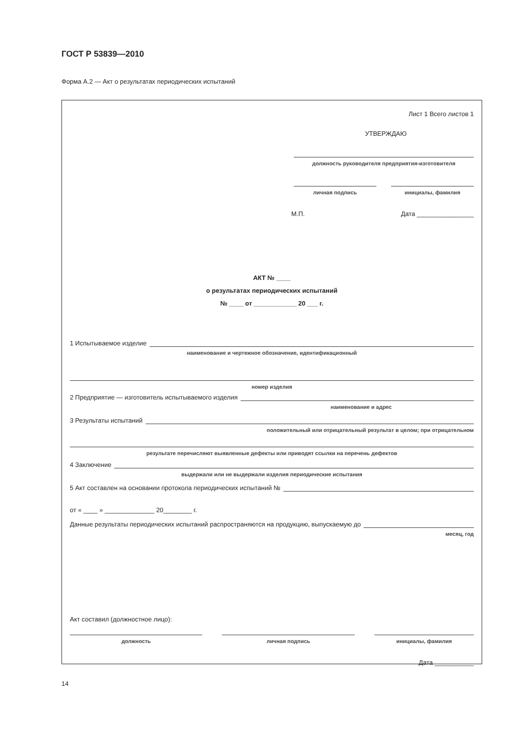ГОСТ Р 53839—2010
Форма А.2 — Акт о результатах периодических испытаний
Лист 1 Всего листов 1
УТВЕРЖДАЮ
должность руководителя предприятия-изготовителя
личная подпись инициалы, фамилия
М.П. Дата ________________
АКТ № ____
о результатах периодических испытаний
№ ____ от ____________ 20 ___ г.
1 Испытываемое изделие
наименование и чертежное обозначение, идентификационный
номер изделия
2 Предприятие — изготовитель испытываемого изделия
наименование и адрес
3 Результаты испытаний
положительный или отрицательный результат в целом; при отрицательном
результате перечисляют выявленные дефекты или приводят ссылки на перечень дефектов
4 Заключение
выдержали или не выдержали изделия периодические испытания
5 Акт составлен на основании протокола периодических испытаний №
от « ____ » ______________ 20________ г.
Данные результаты периодических испытаний распространяются на продукцию, выпускаемую до
месяц, год
Акт составил (должностное лицо):
должность личная подпись инициалы, фамилия
Дата ___________
14